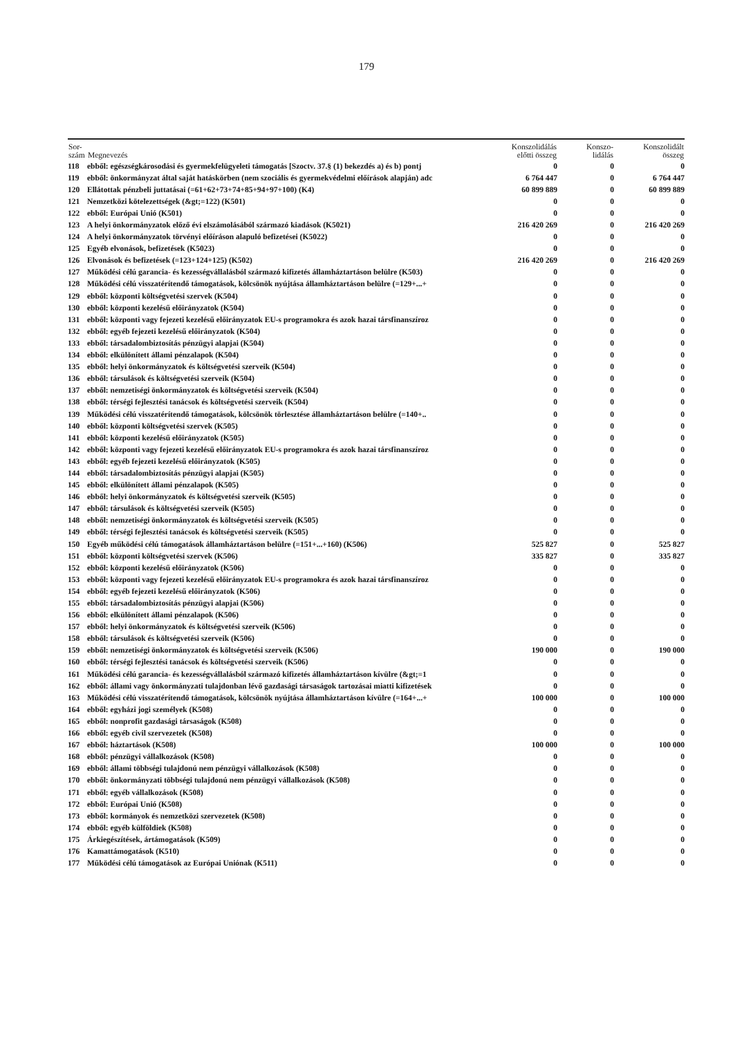179
| Sor- szám | Megnevezés | Konszolidálás előtti összeg | Konszo- lidálás | Konszolidált összeg |
| --- | --- | --- | --- | --- |
| 118 | ebből: egészségkárosodási és gyermekfelügyeleti támogatás [Szoctv. 37.§ (1) bekezdés a) és b) pontj | 0 | 0 | 0 |
| 119 | ebből: önkormányzat által saját hatáskörben (nem szociális és gyermekvédelmi előírások alapján) adc | 6 764 447 | 0 | 6 764 447 |
| 120 | Ellátottak pénzbeli juttatásai (=61+62+73+74+85+94+97+100) (K4) | 60 899 889 | 0 | 60 899 889 |
| 121 | Nemzetközi kötelezettségek (&gt;=122) (K501) | 0 | 0 | 0 |
| 122 | ebből: Európai Unió (K501) | 0 | 0 | 0 |
| 123 | A helyi önkormányzatok előző évi elszámolásából származó kiadások (K5021) | 216 420 269 | 0 | 216 420 269 |
| 124 | A helyi önkormányzatok törvényi előíráson alapuló befizetései (K5022) | 0 | 0 | 0 |
| 125 | Egyéb elvonások, befizetések (K5023) | 0 | 0 | 0 |
| 126 | Elvonások és befizetések (=123+124+125) (K502) | 216 420 269 | 0 | 216 420 269 |
| 127 | Működési célú garancia- és kezességvállalásból származó kifizetés államháztartáson belülre (K503) | 0 | 0 | 0 |
| 128 | Működési célú visszatérítendő támogatások, kölcsönök nyújtása államháztartáson belülre (=129+...+ | 0 | 0 | 0 |
| 129 | ebből: központi költségvetési szervek (K504) | 0 | 0 | 0 |
| 130 | ebből: központi kezelésű előirányzatok (K504) | 0 | 0 | 0 |
| 131 | ebből: központi vagy fejezeti kezelésű előirányzatok EU-s programokra és azok hazai társfinanszíroz | 0 | 0 | 0 |
| 132 | ebből: egyéb fejezeti kezelésű előirányzatok (K504) | 0 | 0 | 0 |
| 133 | ebből: társadalombiztosítás pénzügyi alapjai (K504) | 0 | 0 | 0 |
| 134 | ebből: elkülönített állami pénzalapok (K504) | 0 | 0 | 0 |
| 135 | ebből: helyi önkormányzatok és költségvetési szerveik (K504) | 0 | 0 | 0 |
| 136 | ebből: társulások és költségvetési szerveik (K504) | 0 | 0 | 0 |
| 137 | ebből: nemzetiségi önkormányzatok és költségvetési szerveik (K504) | 0 | 0 | 0 |
| 138 | ebből: térségi fejlesztési tanácsok és költségvetési szerveik (K504) | 0 | 0 | 0 |
| 139 | Működési célú visszatérítendő támogatások, kölcsönök törlesztése államháztartáson belülre (=140+.. | 0 | 0 | 0 |
| 140 | ebből: központi költségvetési szervek (K505) | 0 | 0 | 0 |
| 141 | ebből: központi kezelésű előirányzatok (K505) | 0 | 0 | 0 |
| 142 | ebből: központi vagy fejezeti kezelésű előirányzatok EU-s programokra és azok hazai társfinanszíroz | 0 | 0 | 0 |
| 143 | ebből: egyéb fejezeti kezelésű előirányzatok (K505) | 0 | 0 | 0 |
| 144 | ebből: társadalombiztosítás pénzügyi alapjai (K505) | 0 | 0 | 0 |
| 145 | ebből: elkülönített állami pénzalapok (K505) | 0 | 0 | 0 |
| 146 | ebből: helyi önkormányzatok és költségvetési szerveik (K505) | 0 | 0 | 0 |
| 147 | ebből: társulások és költségvetési szerveik (K505) | 0 | 0 | 0 |
| 148 | ebből: nemzetiségi önkormányzatok és költségvetési szerveik (K505) | 0 | 0 | 0 |
| 149 | ebből: térségi fejlesztési tanácsok és költségvetési szerveik (K505) | 0 | 0 | 0 |
| 150 | Egyéb működési célú támogatások államháztartáson belülre (=151+...+160) (K506) | 525 827 | 0 | 525 827 |
| 151 | ebből: központi költségvetési szervek (K506) | 335 827 | 0 | 335 827 |
| 152 | ebből: központi kezelésű előirányzatok (K506) | 0 | 0 | 0 |
| 153 | ebből: központi vagy fejezeti kezelésű előirányzatok EU-s programokra és azok hazai társfinanszíroz | 0 | 0 | 0 |
| 154 | ebből: egyéb fejezeti kezelésű előirányzatok (K506) | 0 | 0 | 0 |
| 155 | ebből: társadalombiztosítás pénzügyi alapjai (K506) | 0 | 0 | 0 |
| 156 | ebből: elkülönített állami pénzalapok (K506) | 0 | 0 | 0 |
| 157 | ebből: helyi önkormányzatok és költségvetési szerveik (K506) | 0 | 0 | 0 |
| 158 | ebből: társulások és költségvetési szerveik (K506) | 0 | 0 | 0 |
| 159 | ebből: nemzetiségi önkormányzatok és költségvetési szerveik (K506) | 190 000 | 0 | 190 000 |
| 160 | ebből: térségi fejlesztési tanácsok és költségvetési szerveik (K506) | 0 | 0 | 0 |
| 161 | Működési célú garancia- és kezességvállalásból származó kifizetés államháztartáson kívülre (&gt;=1 | 0 | 0 | 0 |
| 162 | ebből: állami vagy önkormányzati tulajdonban lévő gazdasági társaságok tartozásai miatti kifizetések | 0 | 0 | 0 |
| 163 | Működési célú visszatérítendő támogatások, kölcsönök nyújtása államháztartáson kívülre (=164+...+ | 100 000 | 0 | 100 000 |
| 164 | ebből: egyházi jogi személyek (K508) | 0 | 0 | 0 |
| 165 | ebből: nonprofit gazdasági társaságok (K508) | 0 | 0 | 0 |
| 166 | ebből: egyéb civil szervezetek (K508) | 0 | 0 | 0 |
| 167 | ebből: háztartások (K508) | 100 000 | 0 | 100 000 |
| 168 | ebből: pénzügyi vállalkozások (K508) | 0 | 0 | 0 |
| 169 | ebből: állami többségi tulajdonú nem pénzügyi vállalkozások (K508) | 0 | 0 | 0 |
| 170 | ebből: önkormányzati többségi tulajdonú nem pénzügyi vállalkozások (K508) | 0 | 0 | 0 |
| 171 | ebből: egyéb vállalkozások (K508) | 0 | 0 | 0 |
| 172 | ebből: Európai Unió (K508) | 0 | 0 | 0 |
| 173 | ebből: kormányok és nemzetközi szervezetek (K508) | 0 | 0 | 0 |
| 174 | ebből: egyéb külföldiek (K508) | 0 | 0 | 0 |
| 175 | Árkiegészítések, ártámogatások (K509) | 0 | 0 | 0 |
| 176 | Kamattámogatások (K510) | 0 | 0 | 0 |
| 177 | Működési célú támogatások az Európai Uniónak (K511) | 0 | 0 | 0 |